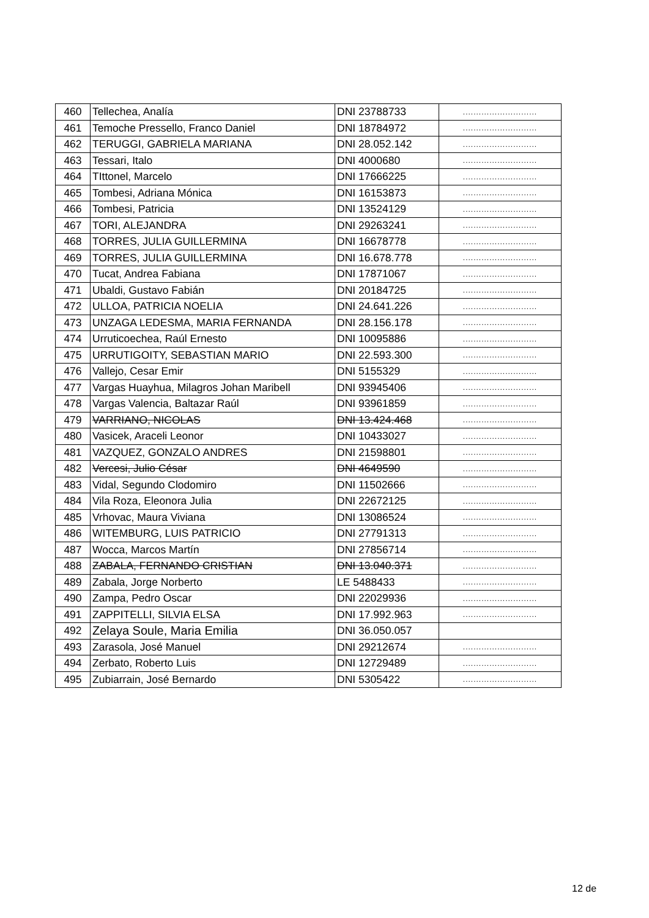| 460 | Tellechea, Analía | DNI 23788733 | ............................ |
| 461 | Temoche Pressello, Franco Daniel | DNI 18784972 | ............................ |
| 462 | TERUGGI, GABRIELA MARIANA | DNI 28.052.142 | ............................ |
| 463 | Tessari, Italo | DNI 4000680 | ............................ |
| 464 | TIttonel, Marcelo | DNI 17666225 | ............................ |
| 465 | Tombesi, Adriana Mónica | DNI 16153873 | ............................ |
| 466 | Tombesi, Patricia | DNI 13524129 | ............................ |
| 467 | TORI, ALEJANDRA | DNI 29263241 | ............................ |
| 468 | TORRES, JULIA GUILLERMINA | DNI 16678778 | ............................ |
| 469 | TORRES, JULIA GUILLERMINA | DNI 16.678.778 | ............................ |
| 470 | Tucat, Andrea Fabiana | DNI 17871067 | ............................ |
| 471 | Ubaldi, Gustavo Fabián | DNI 20184725 | ............................ |
| 472 | ULLOA, PATRICIA NOELIA | DNI 24.641.226 | ............................ |
| 473 | UNZAGA LEDESMA, MARIA FERNANDA | DNI 28.156.178 | ............................ |
| 474 | Urruticoechea, Raúl Ernesto | DNI 10095886 | ............................ |
| 475 | URRUTIGOITY, SEBASTIAN MARIO | DNI 22.593.300 | ............................ |
| 476 | Vallejo, Cesar Emir | DNI 5155329 | ............................ |
| 477 | Vargas Huayhua, Milagros Johan Maribell | DNI 93945406 | ............................ |
| 478 | Vargas Valencia, Baltazar Raúl | DNI 93961859 | ............................ |
| 479 | VARRIANO, NICOLAS | DNI 13.424.468 | ............................ |
| 480 | Vasicek, Araceli Leonor | DNI 10433027 | ............................ |
| 481 | VAZQUEZ, GONZALO ANDRES | DNI 21598801 | ............................ |
| 482 | Vercesi, Julio César | DNI 4649590 | ............................ |
| 483 | Vidal, Segundo Clodomiro | DNI 11502666 | ............................ |
| 484 | Vila Roza, Eleonora Julia | DNI 22672125 | ............................ |
| 485 | Vrhovac, Maura Viviana | DNI 13086524 | ............................ |
| 486 | WITEMBURG, LUIS PATRICIO | DNI 27791313 | ............................ |
| 487 | Wocca, Marcos Martín | DNI 27856714 | ............................ |
| 488 | ZABALA, FERNANDO CRISTIAN | DNI 13.040.371 | ............................ |
| 489 | Zabala, Jorge Norberto | LE 5488433 | ............................ |
| 490 | Zampa, Pedro Oscar | DNI 22029936 | ............................ |
| 491 | ZAPPITELLI, SILVIA ELSA | DNI 17.992.963 | ............................ |
| 492 | Zelaya Soule, Maria Emilia | DNI 36.050.057 | |
| 493 | Zarasola, José Manuel | DNI 29212674 | ............................ |
| 494 | Zerbato, Roberto Luis | DNI 12729489 | ............................ |
| 495 | Zubiarrain, José Bernardo | DNI 5305422 | ............................ |
12 de